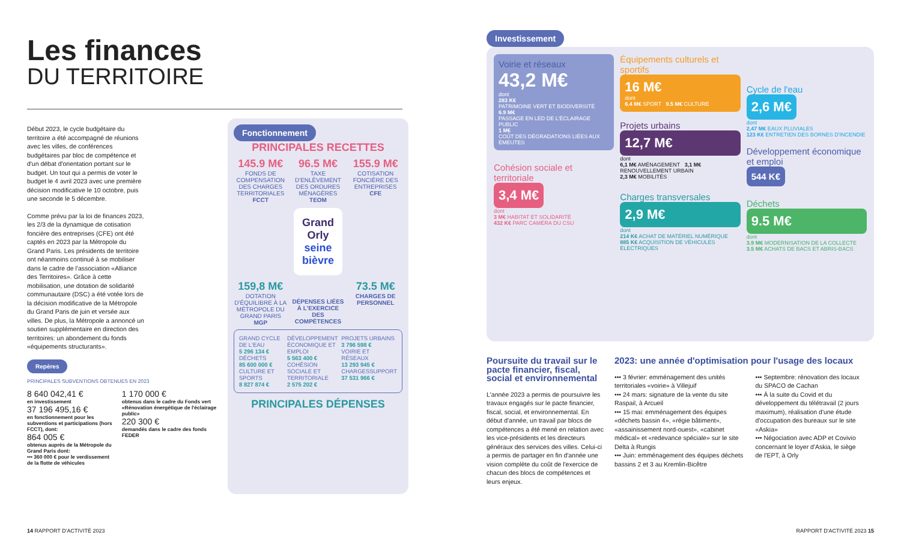Les finances
DU TERRITOIRE
Début 2023, le cycle budgétaire du territoire a été accompagné de réunions avec les villes, de conférences budgétaires par bloc de compétence et d'un débat d'orientation portant sur le budget. Un tout qui a permis de voter le budget le 4 avril 2023 avec une première décision modificative le 10 octobre, puis une seconde le 5 décembre.
Comme prévu par la loi de finances 2023, les 2/3 de la dynamique de cotisation foncière des entreprises (CFE) ont été captés en 2023 par la Métropole du Grand Paris. Les présidents de territoire ont néanmoins continué à se mobiliser dans le cadre de l'association «Alliance des Territoires». Grâce à cette mobilisation, une dotation de solidarité communautaire (DSC) a été votée lors de la décision modificative de la Métropole du Grand Paris de juin et versée aux villes. De plus, la Métropole a annoncé un soutien supplémentaire en direction des territoires: un abondement du fonds «équipements structurants».
Repères
PRINCIPALES SUBVENTIONS OBTENUES EN 2023
8 640 042,41 €
en investissement
37 196 495,16 €
en fonctionnement pour les subventions et participations (hors FCCT), dont:
864 005 €
obtenus auprès de la Métropole du Grand Paris dont:
••• 360 000 € pour le verdissement de la flotte de véhicules
1 170 000 €
obtenus dans le cadre du Fonds vert «Rénovation énergétique de l'éclairage public»
220 300 €
demandés dans le cadre des fonds FEDER
Fonctionnement
PRINCIPALES RECETTES
145.9 M€
FONDS DE COMPENSATION DES CHARGES TERRITORIALES FCCT
96.5 M€
TAXE D'ENLÈVEMENT DES ORDURES MÉNAGÈRES TEOM
155.9 M€
COTISATION FONCIÈRE DES ENTREPRISES CFE
Grand Orly seine bièvre
159,8 M€
DOTATION D'ÉQUILIBRE À LA MÉTROPOLE DU GRAND PARIS MGP
DÉPENSES LIÉES À L'EXERCICE DES COMPÉTENCES
73.5 M€
CHARGES DE PERSONNEL
GRAND CYCLE DE L'EAU
5 296 134 €
DÉCHETS
85 600 000 €
CULTURE ET SPORTS
8 827 874 €
DÉVELOPPEMENT ÉCONOMIQUE ET EMPLOI
5 563 400 €
COHÉSION SOCIALE ET TERRITORIALE
2 575 202 €
PROJETS URBAINS
3 796 598 €
VOIRIE ET RÉSEAUX
13 293 945 €
CHARGESSUPPORT
37 531 966 €
PRINCIPALES DÉPENSES
14 RAPPORT D'ACTIVITÉ 2023
Investissement
Voirie et réseaux
43,2 M€
dont
283 K€
PATRIMOINE VERT ET BIODIVERSITÉ
6.9 M€
PASSAGE EN LED DE L'ÉCLAIRAGE PUBLIC
1 M€
COÛT DES DÉGRADATIONS LIÉES AUX ÉMEUTES
Cohésion sociale et territoriale
3,4 M€
dont
3 M€ HABITAT ET SOLIDARITÉ
432 K€ PARC CAMÉRA DU CSU
Équipements culturels et sportifs
16 M€
dont
6.4 M€ SPORT 9.5 M€ CULTURE
Projets urbains
12,7 M€
dont
6,1 M€ AMÉNAGEMENT 3,1 M€ RENOUVELLEMENT URBAIN
2,3 M€ MOBILITÉS
Charges transversales
2,9 M€
dont
214 K€ ACHAT DE MATÉRIEL NUMÉRIQUE
885 K€ ACQUISITION DE VÉHICULES ÉLECTRIQUES
Cycle de l'eau
2,6 M€
dont
2,47 M€ EAUX PLUVIALES
123 K€ ENTRETIEN DES BORNES D'INCENDIE
Développement économique et emploi
544 K€
Déchets
9.5 M€
dont
3.9 M€ MODERNISATION DE LA COLLECTE
3.5 M€ ACHATS DE BACS ET ABRIS-BACS
Poursuite du travail sur le pacte financier, fiscal, social et environnemental
L'année 2023 a permis de poursuivre les travaux engagés sur le pacte financier, fiscal, social, et environnemental. En début d'année, un travail par blocs de compétences a été mené en relation avec les vice-présidents et les directeurs généraux des services des villes. Celui-ci a permis de partager en fin d'année une vision complète du coût de l'exercice de chacun des blocs de compétences et leurs enjeux.
2023: une année d'optimisation pour l'usage des locaux
••• 3 février: emménagement des unités territoriales «voirie» à Villejuif
••• 24 mars: signature de la vente du site Raspail, à Arcueil
••• 15 mai: emménagement des équipes «déchets bassin 4», «régie bâtiment», «assainissement nord-ouest», «cabinet médical» et «redevance spéciale» sur le site Delta à Rungis
••• Juin: emménagement des équipes déchets bassins 2 et 3 au Kremlin-Bicêtre
••• Septembre: rénovation des locaux du SPACO de Cachan
••• À la suite du Covid et du développement du télétravail (2 jours maximum), réalisation d'une étude d'occupation des bureaux sur le site «Askia»
••• Négociation avec ADP et Covivio concernant le loyer d'Askia, le siège de l'EPT, à Orly
RAPPORT D'ACTIVITÉ 2023 15